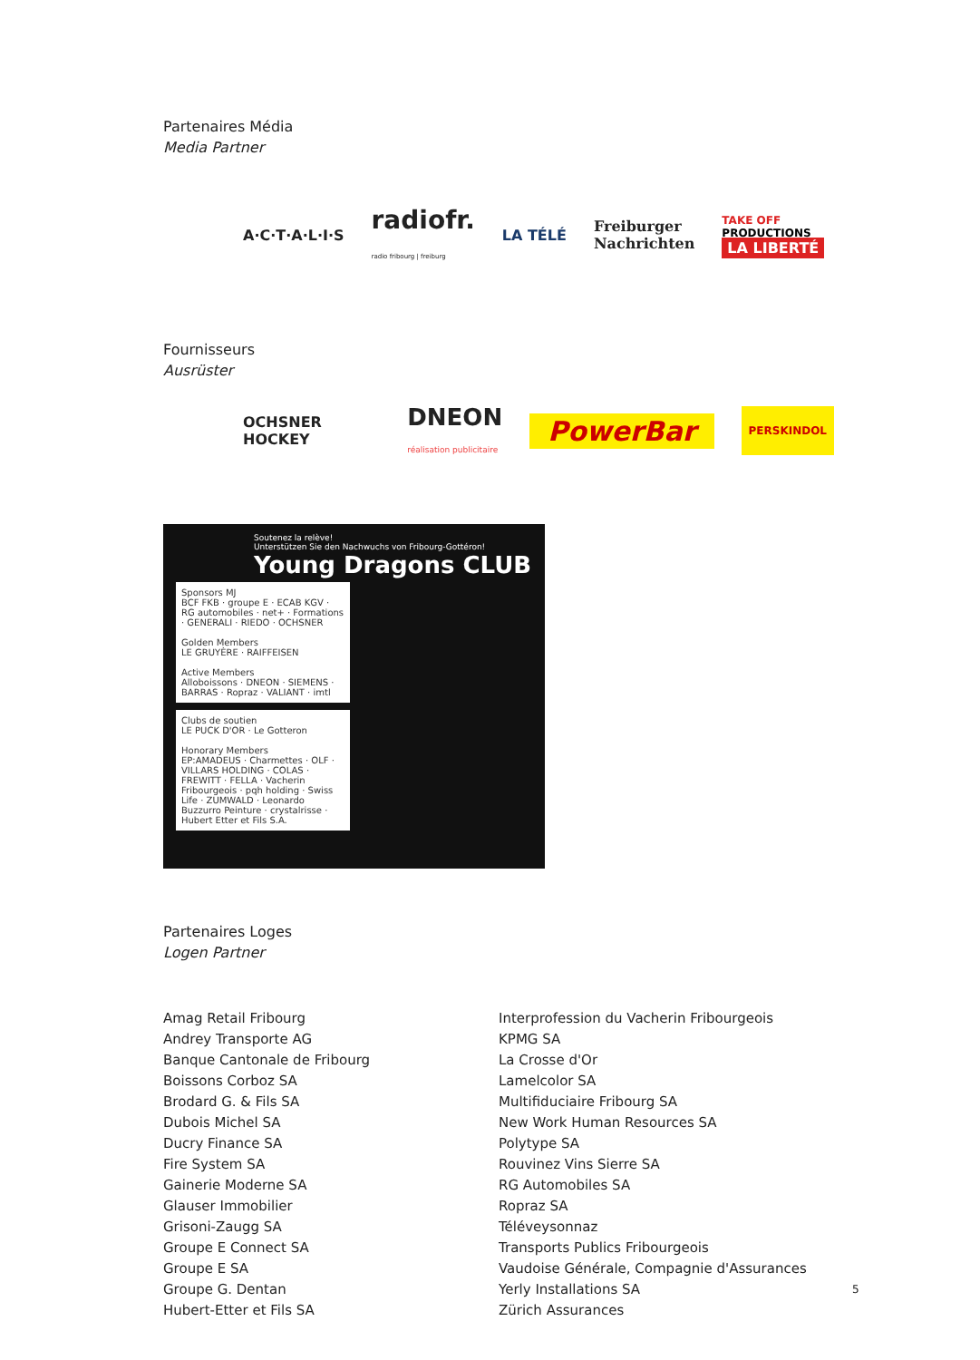Partenaires Média
Media Partner
A·C·T·A·L·I·S radiofr.
radio fribourg | freiburg LA TÉLÉ Freiburger
Nachrichten TAKE OFF
PRODUCTIONS
LA LIBERTÉ
Fournisseurs
Ausrüster
OCHSNER HOCKEY DNEON
réalisation publicitaire PowerBar PERSKINDOL
Soutenez la relève!
Unterstützen Sie den Nachwuchs von Fribourg-Gottéron!
Young Dragons CLUB
Sponsors MJ
BCF FKB · groupe E · ECAB KGV · RG automobiles · net+ · Formations · GENERALI · RIEDO · OCHSNER
Golden Members
LE GRUYÈRE · RAIFFEISEN
Active Members
Alloboissons · DNEON · SIEMENS · BARRAS · Ropraz · VALIANT · imtl
Clubs de soutien
LE PUCK D'OR · Le Gotteron
Honorary Members
EP:AMADEUS · Charmettes · OLF · VILLARS HOLDING · COLAS · FREWITT · FELLA · Vacherin Fribourgeois · pqh holding · Swiss Life · ZUMWALD · Leonardo Buzzurro Peinture · crystalrisse · Hubert Etter et Fils S.A.
Partenaires Loges
Logen Partner
Amag Retail Fribourg
Andrey Transporte AG
Banque Cantonale de Fribourg
Boissons Corboz SA
Brodard G. & Fils SA
Dubois Michel SA
Ducry Finance SA
Fire System SA
Gainerie Moderne SA
Glauser Immobilier
Grisoni-Zaugg SA
Groupe E Connect SA
Groupe E SA
Groupe G. Dentan
Hubert-Etter et Fils SA
Interprofession du Vacherin Fribourgeois
KPMG SA
La Crosse d'Or
Lamelcolor SA
Multifiduciaire Fribourg SA
New Work Human Resources SA
Polytype SA
Rouvinez Vins Sierre SA
RG Automobiles SA
Ropraz SA
Téléveysonnaz
Transports Publics Fribourgeois
Vaudoise Générale, Compagnie d'Assurances
Yerly Installations SA
Zürich Assurances
5